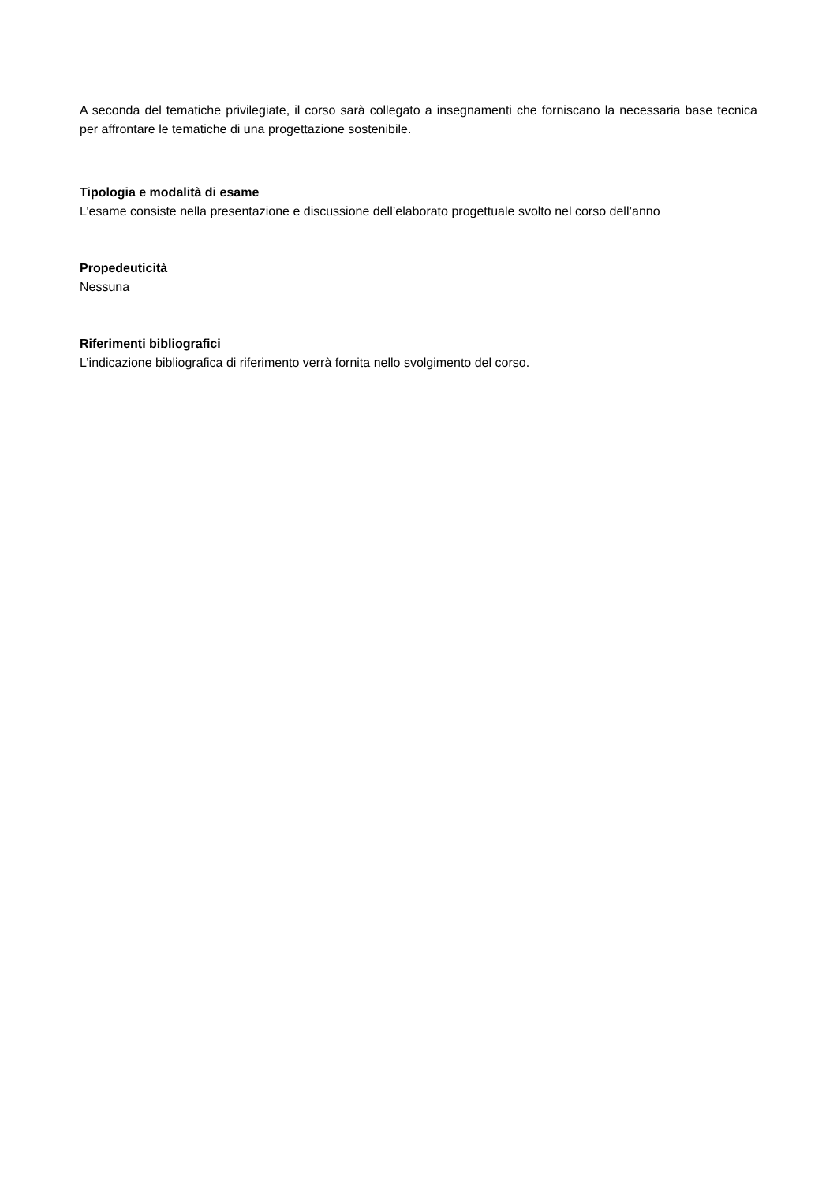A seconda del tematiche privilegiate, il corso sarà collegato a insegnamenti che forniscano la necessaria base tecnica per affrontare le tematiche di una progettazione sostenibile.
Tipologia e modalità di esame
L’esame consiste nella presentazione e discussione dell’elaborato progettuale svolto nel corso dell’anno
Propedeuticità
Nessuna
Riferimenti bibliografici
L’indicazione bibliografica di riferimento verrà fornita nello svolgimento del corso.